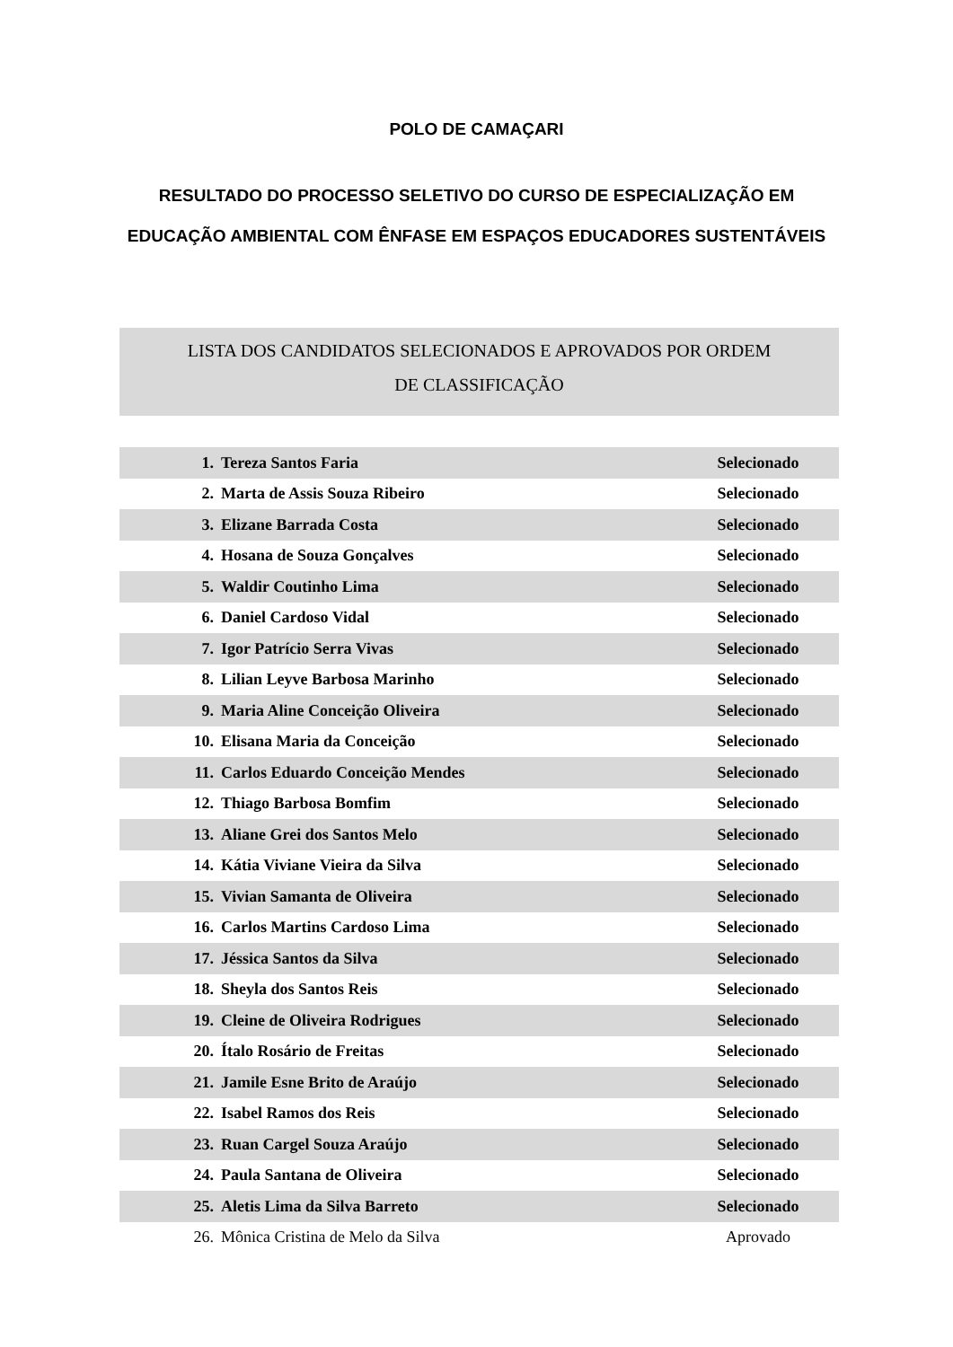POLO DE CAMAÇARI
RESULTADO DO PROCESSO SELETIVO DO CURSO DE ESPECIALIZAÇÃO EM
EDUCAÇÃO AMBIENTAL COM ÊNFASE EM ESPAÇOS EDUCADORES SUSTENTÁVEIS
LISTA DOS CANDIDATOS SELECIONADOS E APROVADOS POR ORDEM
DE CLASSIFICAÇÃO
| 1. | Tereza Santos Faria | Selecionado |
| 2. | Marta de Assis Souza Ribeiro | Selecionado |
| 3. | Elizane Barrada Costa | Selecionado |
| 4. | Hosana de Souza Gonçalves | Selecionado |
| 5. | Waldir Coutinho Lima | Selecionado |
| 6. | Daniel Cardoso Vidal | Selecionado |
| 7. | Igor Patrício Serra Vivas | Selecionado |
| 8. | Lilian Leyve Barbosa Marinho | Selecionado |
| 9. | Maria Aline Conceição Oliveira | Selecionado |
| 10. | Elisana Maria da Conceição | Selecionado |
| 11. | Carlos Eduardo Conceição Mendes | Selecionado |
| 12. | Thiago Barbosa Bomfim | Selecionado |
| 13. | Aliane Grei dos Santos Melo | Selecionado |
| 14. | Kátia Viviane Vieira da Silva | Selecionado |
| 15. | Vivian Samanta de Oliveira | Selecionado |
| 16. | Carlos Martins Cardoso Lima | Selecionado |
| 17. | Jéssica Santos da Silva | Selecionado |
| 18. | Sheyla dos Santos Reis | Selecionado |
| 19. | Cleine de Oliveira Rodrigues | Selecionado |
| 20. | Ítalo Rosário de Freitas | Selecionado |
| 21. | Jamile Esne Brito de Araújo | Selecionado |
| 22. | Isabel Ramos dos Reis | Selecionado |
| 23. | Ruan Cargel Souza Araújo | Selecionado |
| 24. | Paula Santana de Oliveira | Selecionado |
| 25. | Aletis Lima da Silva Barreto | Selecionado |
| 26. | Mônica Cristina de Melo da Silva | Aprovado |